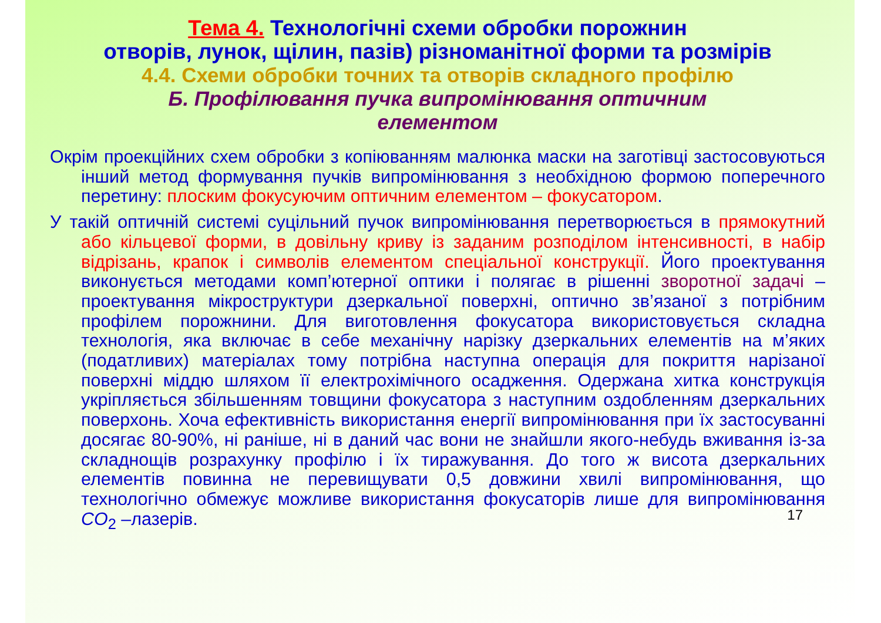Тема 4. Технологічні схеми обробки порожнин
отворів, лунок, щілин, пазів) різноманітної форми та розмірів
4.4. Схеми обробки точних та отворів складного профілю
Б. Профілювання пучка випромінювання оптичним
елементом
Окрім проекційних схем обробки з копіюванням малюнка маски на заготівці застосовуються інший метод формування пучків випромінювання з необхідною формою поперечного перетину: плоским фокусуючим оптичним елементом – фокусатором.
У такій оптичній системі суцільний пучок випромінювання перетворюється в прямокутний або кільцевої форми, в довільну криву із заданим розподілом інтенсивності, в набір відрізань, крапок і символів елементом спеціальної конструкції. Його проектування виконується методами комп’ютерної оптики і полягає в рішенні зворотної задачі – проектування мікроструктури дзеркальної поверхні, оптично зв’язаної з потрібним профілем порожнини. Для виготовлення фокусатора використовується складна технологія, яка включає в себе механічну нарізку дзеркальних елементів на м’яких (податливих) матеріалах тому потрібна наступна операція для покриття нарізаної поверхні міддю шляхом її електрохімічного осадження. Одержана хитка конструкція укріпляється збільшенням товщини фокусатора з наступним оздобленням дзеркальних поверхонь. Хоча ефективність використання енергії випромінювання при їх застосуванні досягає 80-90%, ні раніше, ні в даний час вони не знайшли якого-небудь вживання із-за складнощів розрахунку профілю і їх тиражування. До того ж висота дзеркальних елементів повинна не перевищувати 0,5 довжини хвилі випромінювання, що технологічно обмежує можливе використання фокусаторів лише для випромінювання CO<sub>2</sub> –лазерів.
17